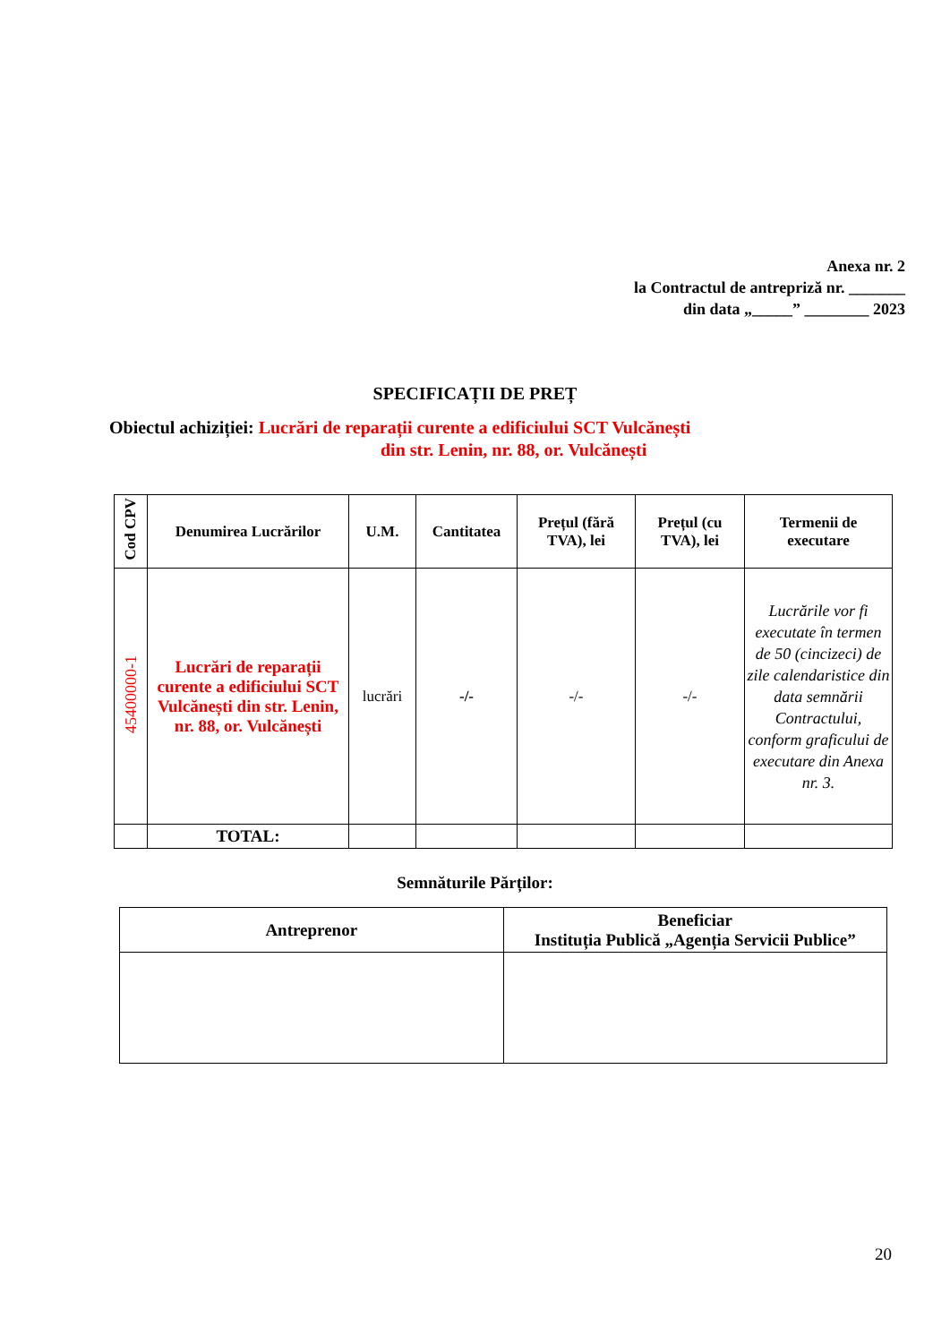Anexa nr. 2
la Contractul de antrepriză nr. _______
din data „_____” ________ 2023
SPECIFICAȚII DE PREȚ
Obiectul achiziției: Lucrări de reparații curente a edificiului SCT Vulcănești
din str. Lenin, nr. 88, or. Vulcănești
| Cod CPV | Denumirea Lucrărilor | U.M. | Cantitatea | Prețul (fără TVA), lei | Prețul (cu TVA), lei | Termenii de executare |
| --- | --- | --- | --- | --- | --- | --- |
| 45400000-1 | Lucrări de reparații curente a edificiului SCT Vulcănești din str. Lenin, nr. 88, or. Vulcănești | lucrări | -/- | -/- | -/- | Lucrările vor fi executate în termen de 50 (cincizeci) de zile calendaristice din data semnării Contractului, conform graficului de executare din Anexa nr. 3. |
| | TOTAL: | | | | | |
Semnăturile Părților:
| Antreprenor | Beneficiar Instituția Publică „Agenția Servicii Publice” |
20